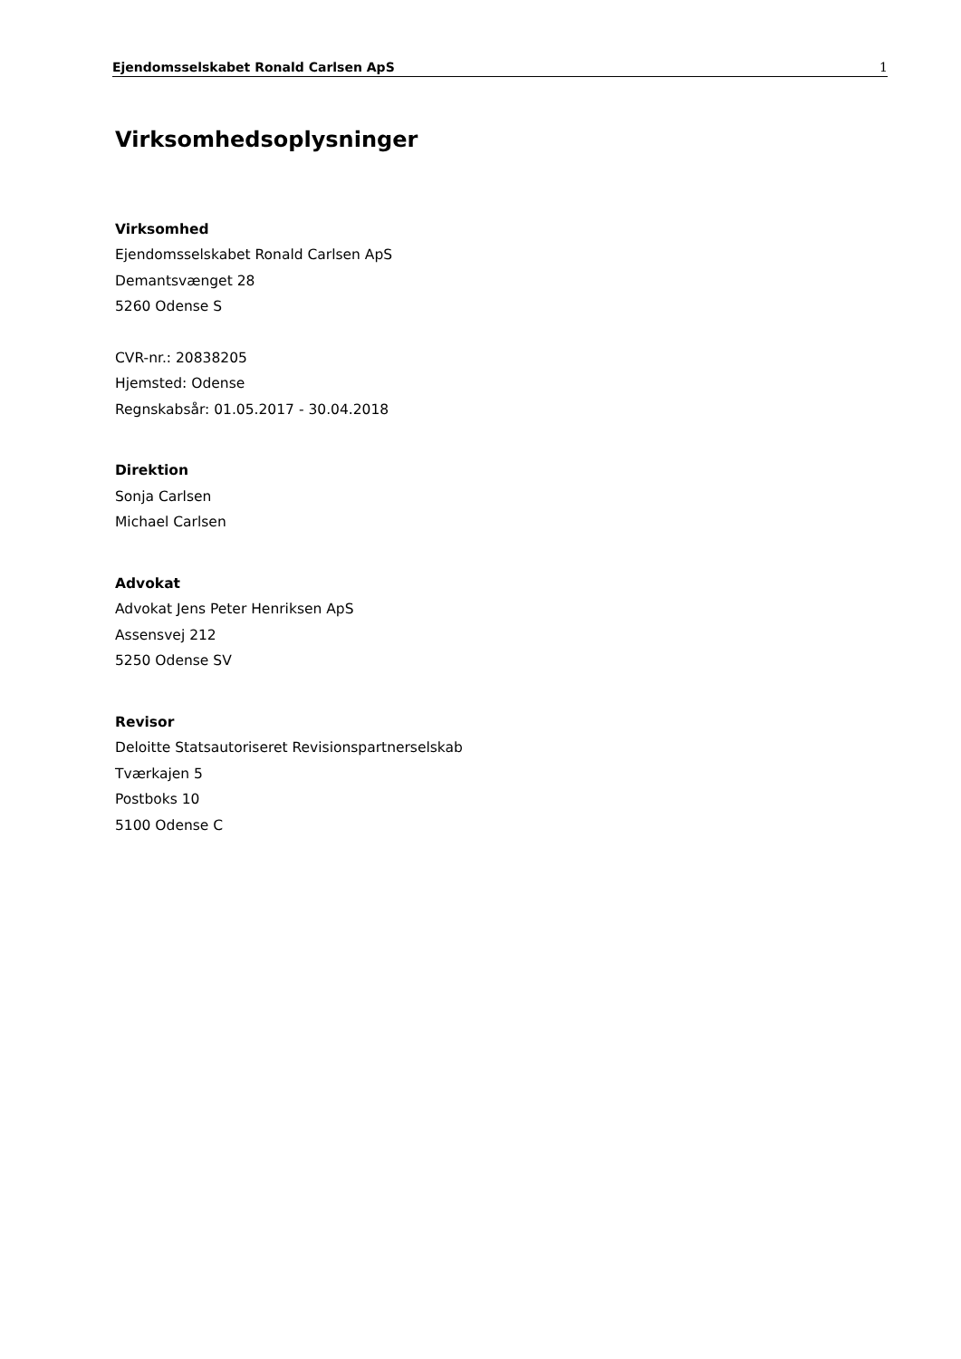Ejendomsselskabet Ronald Carlsen ApS 1
Virksomhedsoplysninger
Virksomhed
Ejendomsselskabet Ronald Carlsen ApS
Demantsvænget 28
5260 Odense S
CVR-nr.: 20838205
Hjemsted: Odense
Regnskabsår: 01.05.2017 - 30.04.2018
Direktion
Sonja Carlsen
Michael Carlsen
Advokat
Advokat Jens Peter Henriksen ApS
Assensvej 212
5250 Odense SV
Revisor
Deloitte Statsautoriseret Revisionspartnerselskab
Tværkajen 5
Postboks 10
5100 Odense C